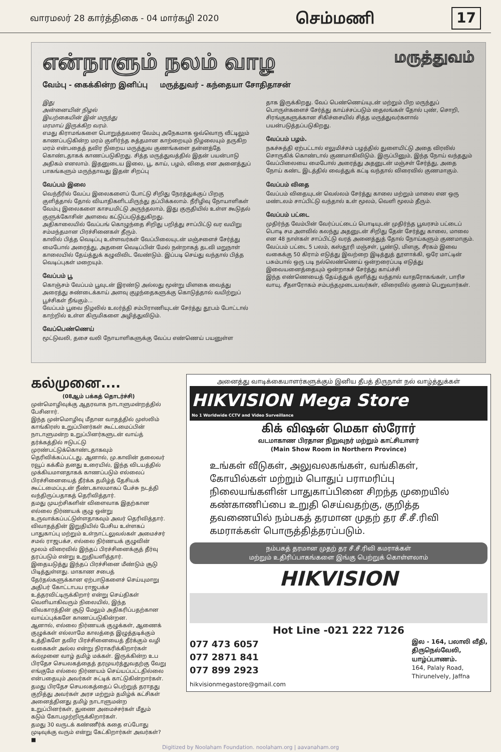வாரமலர் 28 கார்த்திகை - 04 மார்கழி 2020 செம்மணி 17
என்நாளும் நலம் வாழ மருத்துவம்
வேம்பு - கைக்கின்ற இனிப்பு மருத்துவர் - கந்தையா சோதிதாசன்
இது
அன்னையின் நிழல்
இயற்கையின் இன் மருந்து
மரமாய் இருக்கிற வரம்.
எமது கிராமங்களை பொறுத்தவரை வேம்பு அநேகமாக ஒவ்வொரு வீட்டிலும் காணப்படுகின்ற மரம் குளிர்ந்த சுத்தமான காற்றையும் நிழலையும் தருகிற மரம் என்பதைத் தவிர நிறைய மருத்துவ குணங்களை தன்னத்தே கொண்டதாகக் காணப்படுகிறது. சித்த மருத்துவத்தில் இதன் பயன்பாடு அதிகம் எனலாம். இதனுடைய இலை, பூ, காய், பழம், விதை என அனைத்துப் பாகங்களும் மருந்தாவது இதன் சிறப்பு
வேப்பம் இலை
வெந்நீரில் வேப்ப இலைகளைப் போட்டு சிறிது நேரத்துக்குப் பிறகு குளித்தால் தோல் வியாதிகளிடமிருந்து தப்பிக்கலாம். நீரிழிவு நோயாளிகள் வேம்பு இலைகளை காசயமிட்டு அருந்தலாம், இது குருதியில் உள்ள கூடுதல் குளுக்கோசின் அளவை கட்டுப்படுத்துகிறது.
அதிகாலையில் வேப்பங் கொழுந்தை சிறிது பறித்து சாப்பிட்டு வர வயிறு சம்மந்தமான பிரச்சினைகள் தீரும்.
காலில் பித்த வெடிப்பு உள்ளவர்கள் வேப்பிலையுடன் மஞ்சளைச் சேர்த்து மைபோல் அரைத்து, அதனை வெடிப்பின் மேல் நன்றாகத் தடவி மறுநாள் காலையில் தேய்த்துக் கழுவிவிட வேண்டும். இப்படி செய்து வந்தால் பித்த வெடிப்புகள் மறையும்.
வேப்பம் பூ
கொஞ்சம் வேப்பம் பூவுடன் இரண்டு அல்லது மூன்று மிளகை வைத்து அரைத்து சுண்டைக்காய் அளவு குழந்தைகளுக்கு கொடுத்தால் வயிற்றுப் பூச்சிகள் நீங்கும்...
வேப்பம் பூவை நிழலில் உலர்த்தி சம்பிராணியுடன் சேர்த்து தூபம் போட்டால் காற்றில் உள்ள கிருமிகளை அழித்துவிடும்.
வேப்பெண்ணெய்
மூட்டுவலி, தசை வலி நோயாளிகளுக்கு வேப்ப எண்ணெய் பயனுள்ள
தாக இருக்கிறது. வேப் பெண்ணெய்யுடன் மற்றும் பிற மருந்துப் பொருள்களைச் சேர்த்து காய்ச்சப்படும் தைலங்கள் தோல் புண், சொறி, சிரங்குகளுக்கான சிகிச்சையில் சித்த மருத்துவர்களால் பயன்படுத்தப்படுகிறது.
வேப்பம் பழம்.
நகச்சுத்தி ஏற்பட்டால் எலுமிச்சம் பழத்தில் துளையிட்டு அதை விரலில் சொருகிக் கொண்டால் குணமாகிவிடும். இருப்பினும், இந்த நோய் வந்ததும் வேப்பிலையை மைபோல் அரைத்து அதனுடன் மஞ்சள் சேர்த்து, அதை நோய் கண்ட இடத்தில் வைத்துக் கட்டி வந்தால் விரைவில் குணமாகும்.
வேப்பம் விதை
வேப்பம் விதையுடன் வெல்லம் சேர்த்து காலை மற்றும் மாலை என ஒரு மண்டலம் சாப்பிட்டு வந்தால் உள் மூலம், வெளி மூலம் தீரும்.
வேப்பம் பட்டை
முதிர்ந்த வேம்பின் வேர்ப்பட்டைப் பொடியுடன் முதிர்ந்த பூவரசம் பட்டைப் பொடி சம அளவில் கலந்து அதனுடன் சிறிது தேன் சேர்த்து காலை, மாலை என 48 நாள்கள் சாப்பிட்டு வரத் அனைத்துத் தோல் நோய்களும் குணமாகும்.
வேப்பம் பட்டை 5 பலம், கஸ்தூரி மஞ்சள், பூண்டு, மிளகு, சீரகம் இவை வகைக்கு 50 கிராம் எடுத்து இவற்றை இடித்துத் தூளாக்கி, ஒரே மாட்டின் பசும்பால் ஒரு படி நல்லெண்ணெய் ஒன்றரைப்படி எடுத்து இவையனைத்தையும் ஒன்றாகச் சேர்த்து காய்ச்சி
இந்த எண்ணெயைத் தேய்த்துக் குளித்து வந்தால் வாதரோகங்கள், பாரிச வாயு, சீதளரோகம் சம்பந்தமுடையவர்கள், விரைவில் குணம் பெறுவார்கள்.
கல்முனை....
(08ஆம் பக்கத் தொடர்ச்சி)
முன்மொழிவுக்கு ஆதரவாக நாடாளுமன்றத்தில் பேசினார்.
இந்த முன்மொழிவு மீதான வாதத்தில் முஸ்லிம் காங்கிரஸ் உறுப்பினர்கள் கூட்டமைப்பின் நாடாளுமன்ற உறுப்பினர்களுடன் வாய்த் தர்க்கத்தில் ஈடுபட்டு முரண்பட்டுக்கொண்டதாகவும் தெரிவிக்கப்பட்டது. ஆனால், மு.காவின் தலைவர் ரவூப் கக்கீம் தனது உரையில், இந்த விடயத்தில் முக்கியமானதாகக் காணப்படும் எல்லைப் பிரச்சினையைத் தீர்க்க தமிழ்த் தேசியக் கூட்டமைப்புடன் நீண்டகாலமாகப் பேச்சு நடத்தி வந்திருப்பதாகத் தெரிவித்தார்.
தமது முயற்சிகளின் விளைவாக இதற்கான எல்லை நிர்ணயக் குழு ஒன்று உருவாக்கப்பட்டுள்ளதாகவும் அவர் தெரிவித்தார். விவாதத்தின் இறுதியில் பேசிய உள்ளகப் பாதுகாப்பு மற்றும் உள்நாட்டலுவல்கள் அமைச்சர் சமல் ராஜபக்ச, எல்லை நிர்ணயக் குழுவின் மூலம் விரைவில் இந்தப் பிரச்சினைக்குத் தீர்வு தரப்படும் என்று உறுதியளித்தார்.
இதையடுத்து இந்தப் பிரச்சினை மீண்டும் சூடு பிடித்துள்ளது. மாகாண சபைத் தேர்தல்களுக்கான ஏற்பாடுகளைச் செய்யுமாறு அதிபர் கோட்டாபய ராஜபக்ச உத்தரவிட்டிருக்கிறார் என்று செய்திகள் வெளியாகிவரும் நிலையில், இந்த விவகாரத்தின் சூடு மேலும் அதிகரிப்பதற்கான வாய்ப்புக்களே காணப்படுகின்றன.
ஆனால், எல்லை நிர்ணயக் குழுக்கள், ஆணைக் குழுக்கள் எல்லாமே காலத்தை இழுத்தடிக்கும் உத்திகளே தவிர பிரச்சினையைத் தீர்க்கும் வழி வகைகள் அல்ல என்று நிராகரிக்கிறார்கள் கல்முனை வாழ் தமிழ் மக்கள். இருக்கின்ற உப பிரதேச செயலகத்தைத் தரமுயர்த்துவதற்கு வேறு எங்குமே எல்லை நிர்ணயம் செய்யப்பட்டதில்லை என்பதையும் அவர்கள் சுட்டிக் காட்டுகின்றார்கள்.
தமது பிரதேச செயலகத்தைப் பெற்றுத் தராதது குறித்து அவர்கள் அரச மற்றும் தமிழ்க் கட்சிகள் அனைத்தினது தமிழ் நாடாளுமன்ற உறுப்பினர்கள், துணை அமைச்சர்கள் மீதும் கடும் கோபமுற்றிருக்கிறார்கள்.
தமது 30 வருடக் கண்ணீர்க் கதை எப்போது முடிவுக்கு வரும் என்று கேட்கிறார்கள் அவர்கள்? ■
அனைத்து வாடிக்கையாளர்களுக்கும் இனிய தீபத் திருநாள் நல் வாழ்த்துக்கள்
HIKVISION Mega Store
No 1 Worldwide CCTV and Video Surveillance
கிக் விஷன் மெகா ஸ்ரோர்
வடமாகாண பிரதான நிறுவுநர் மற்றும் காட்சியாளர்
(Main Show Room in Northern Province)
உங்கள் வீடுகள், அலுவலகங்கள், வங்கிகள், கோயில்கள் மற்றும் பொதுப் பராமரிப்பு நிலையங்களின் பாதுகாப்பினை சிறந்த முறையில் கண்காணிப்பை உறுதி செய்வதற்கு, குறித்த தவணையில் நம்பகத் தரமான முதற் தர சீ.சீ.ரிவி கமராக்கள் பொருத்தித்தரப்படும்.
நம்பகத் தரமான முதற் தர சீ.சீ.ரிவி கமராக்கள்
மற்றும் உதிரிப்பாகங்களை இங்கு பெற்றுக் கொள்ளலாம்
HIKVISION
Hot Line -021 222 7126
077 473 6057
077 2871 841
077 899 2923
hikvisionmegastore@gmail.com
இல - 164, பலாலி வீதி,
திருநெல்வேலி,
யாழ்ப்பாணம்.
164, Palaly Road,
Thirunelvely, Jaffna
Digitized by Noolaham Foundation. noolaham.org | aavanaham.org